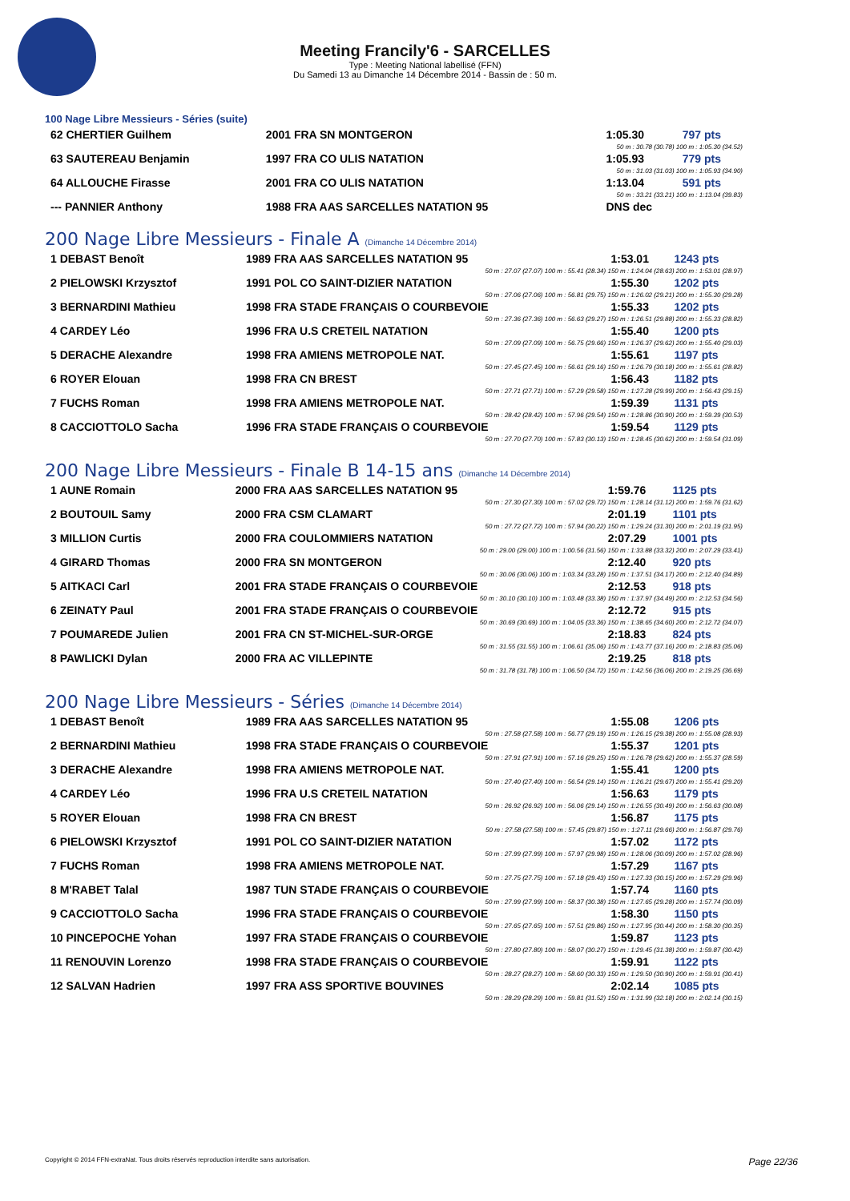Meeting Francily'6 - SARCELLES
Type : Meeting National labellisé (FFN)
Du Samedi 13 au Dimanche 14 Décembre 2014 - Bassin de : 50 m.
100 Nage Libre Messieurs - Séries (suite)
| 62 CHERTIER Guilhem | 2001 FRA SN MONTGERON | 1:05.30 | 797 pts |
| 50 m : 30.78 (30.78) 100 m : 1:05.30 (34.52) | | | |
| 63 SAUTEREAU Benjamin | 1997 FRA CO ULIS NATATION | 1:05.93 | 779 pts |
| 50 m : 31.03 (31.03) 100 m : 1:05.93 (34.90) | | | |
| 64 ALLOUCHE Firasse | 2001 FRA CO ULIS NATATION | 1:13.04 | 591 pts |
| 50 m : 33.21 (33.21) 100 m : 1:13.04 (39.83) | | | |
| --- PANNIER Anthony | 1988 FRA AAS SARCELLES NATATION 95 | DNS dec | |
200 Nage Libre Messieurs - Finale A (Dimanche 14 Décembre 2014)
| 1 DEBAST Benoît | 1989 FRA AAS SARCELLES NATATION 95 | 1:53.01 | 1243 pts |
| 50 m : 27.07 (27.07) 100 m : 55.41 (28.34) 150 m : 1:24.04 (28.63) 200 m : 1:53.01 (28.97) | | | |
| 2 PIELOWSKI Krzysztof | 1991 POL CO SAINT-DIZIER NATATION | 1:55.30 | 1202 pts |
| 50 m : 27.06 (27.06) 100 m : 56.81 (29.75) 150 m : 1:26.02 (29.21) 200 m : 1:55.30 (29.28) | | | |
| 3 BERNARDINI Mathieu | 1998 FRA STADE FRANÇAIS O COURBEVOIE | 1:55.33 | 1202 pts |
| 50 m : 27.36 (27.36) 100 m : 56.63 (29.27) 150 m : 1:26.51 (29.88) 200 m : 1:55.33 (28.82) | | | |
| 4 CARDEY Léo | 1996 FRA U.S CRETEIL NATATION | 1:55.40 | 1200 pts |
| 50 m : 27.09 (27.09) 100 m : 56.75 (29.66) 150 m : 1:26.37 (29.62) 200 m : 1:55.40 (29.03) | | | |
| 5 DERACHE Alexandre | 1998 FRA AMIENS METROPOLE NAT. | 1:55.61 | 1197 pts |
| 50 m : 27.45 (27.45) 100 m : 56.61 (29.16) 150 m : 1:26.79 (30.18) 200 m : 1:55.61 (28.82) | | | |
| 6 ROYER Elouan | 1998 FRA CN BREST | 1:56.43 | 1182 pts |
| 50 m : 27.71 (27.71) 100 m : 57.29 (29.58) 150 m : 1:27.28 (29.99) 200 m : 1:56.43 (29.15) | | | |
| 7 FUCHS Roman | 1998 FRA AMIENS METROPOLE NAT. | 1:59.39 | 1131 pts |
| 50 m : 28.42 (28.42) 100 m : 57.96 (29.54) 150 m : 1:28.86 (30.90) 200 m : 1:59.39 (30.53) | | | |
| 8 CACCIOTTOLO Sacha | 1996 FRA STADE FRANÇAIS O COURBEVOIE | 1:59.54 | 1129 pts |
| 50 m : 27.70 (27.70) 100 m : 57.83 (30.13) 150 m : 1:28.45 (30.62) 200 m : 1:59.54 (31.09) | | | |
200 Nage Libre Messieurs - Finale B 14-15 ans (Dimanche 14 Décembre 2014)
| 1 AUNE Romain | 2000 FRA AAS SARCELLES NATATION 95 | 1:59.76 | 1125 pts |
| 50 m : 27.30 (27.30) 100 m : 57.02 (29.72) 150 m : 1:28.14 (31.12) 200 m : 1:59.76 (31.62) | | | |
| 2 BOUTOUIL Samy | 2000 FRA CSM CLAMART | 2:01.19 | 1101 pts |
| 50 m : 27.72 (27.72) 100 m : 57.94 (30.22) 150 m : 1:29.24 (31.30) 200 m : 2:01.19 (31.95) | | | |
| 3 MILLION Curtis | 2000 FRA COULOMMIERS NATATION | 2:07.29 | 1001 pts |
| 50 m : 29.00 (29.00) 100 m : 1:00.56 (31.56) 150 m : 1:33.88 (33.32) 200 m : 2:07.29 (33.41) | | | |
| 4 GIRARD Thomas | 2000 FRA SN MONTGERON | 2:12.40 | 920 pts |
| 50 m : 30.06 (30.06) 100 m : 1:03.34 (33.28) 150 m : 1:37.51 (34.17) 200 m : 2:12.40 (34.89) | | | |
| 5 AITKACI Carl | 2001 FRA STADE FRANÇAIS O COURBEVOIE | 2:12.53 | 918 pts |
| 50 m : 30.10 (30.10) 100 m : 1:03.48 (33.38) 150 m : 1:37.97 (34.49) 200 m : 2:12.53 (34.56) | | | |
| 6 ZEINATY Paul | 2001 FRA STADE FRANÇAIS O COURBEVOIE | 2:12.72 | 915 pts |
| 50 m : 30.69 (30.69) 100 m : 1:04.05 (33.36) 150 m : 1:38.65 (34.60) 200 m : 2:12.72 (34.07) | | | |
| 7 POUMAREDE Julien | 2001 FRA CN ST-MICHEL-SUR-ORGE | 2:18.83 | 824 pts |
| 50 m : 31.55 (31.55) 100 m : 1:06.61 (35.06) 150 m : 1:43.77 (37.16) 200 m : 2:18.83 (35.06) | | | |
| 8 PAWLICKI Dylan | 2000 FRA AC VILLEPINTE | 2:19.25 | 818 pts |
| 50 m : 31.78 (31.78) 100 m : 1:06.50 (34.72) 150 m : 1:42.56 (36.06) 200 m : 2:19.25 (36.69) | | | |
200 Nage Libre Messieurs - Séries (Dimanche 14 Décembre 2014)
| 1 DEBAST Benoît | 1989 FRA AAS SARCELLES NATATION 95 | 1:55.08 | 1206 pts |
| 50 m : 27.58 (27.58) 100 m : 56.77 (29.19) 150 m : 1:26.15 (29.38) 200 m : 1:55.08 (28.93) | | | |
| 2 BERNARDINI Mathieu | 1998 FRA STADE FRANÇAIS O COURBEVOIE | 1:55.37 | 1201 pts |
| 50 m : 27.91 (27.91) 100 m : 57.16 (29.25) 150 m : 1:26.78 (29.62) 200 m : 1:55.37 (28.59) | | | |
| 3 DERACHE Alexandre | 1998 FRA AMIENS METROPOLE NAT. | 1:55.41 | 1200 pts |
| 50 m : 27.40 (27.40) 100 m : 56.54 (29.14) 150 m : 1:26.21 (29.67) 200 m : 1:55.41 (29.20) | | | |
| 4 CARDEY Léo | 1996 FRA U.S CRETEIL NATATION | 1:56.63 | 1179 pts |
| 50 m : 26.92 (26.92) 100 m : 56.06 (29.14) 150 m : 1:26.55 (30.49) 200 m : 1:56.63 (30.08) | | | |
| 5 ROYER Elouan | 1998 FRA CN BREST | 1:56.87 | 1175 pts |
| 50 m : 27.58 (27.58) 100 m : 57.45 (29.87) 150 m : 1:27.11 (29.66) 200 m : 1:56.87 (29.76) | | | |
| 6 PIELOWSKI Krzysztof | 1991 POL CO SAINT-DIZIER NATATION | 1:57.02 | 1172 pts |
| 50 m : 27.99 (27.99) 100 m : 57.97 (29.98) 150 m : 1:28.06 (30.09) 200 m : 1:57.02 (28.96) | | | |
| 7 FUCHS Roman | 1998 FRA AMIENS METROPOLE NAT. | 1:57.29 | 1167 pts |
| 50 m : 27.75 (27.75) 100 m : 57.18 (29.43) 150 m : 1:27.33 (30.15) 200 m : 1:57.29 (29.96) | | | |
| 8 M'RABET Talal | 1987 TUN STADE FRANÇAIS O COURBEVOIE | 1:57.74 | 1160 pts |
| 50 m : 27.99 (27.99) 100 m : 58.37 (30.38) 150 m : 1:27.65 (29.28) 200 m : 1:57.74 (30.09) | | | |
| 9 CACCIOTTOLO Sacha | 1996 FRA STADE FRANÇAIS O COURBEVOIE | 1:58.30 | 1150 pts |
| 50 m : 27.65 (27.65) 100 m : 57.51 (29.86) 150 m : 1:27.95 (30.44) 200 m : 1:58.30 (30.35) | | | |
| 10 PINCEPOCHE Yohan | 1997 FRA STADE FRANÇAIS O COURBEVOIE | 1:59.87 | 1123 pts |
| 50 m : 27.80 (27.80) 100 m : 58.07 (30.27) 150 m : 1:29.45 (31.38) 200 m : 1:59.87 (30.42) | | | |
| 11 RENOUVIN Lorenzo | 1998 FRA STADE FRANÇAIS O COURBEVOIE | 1:59.91 | 1122 pts |
| 50 m : 28.27 (28.27) 100 m : 58.60 (30.33) 150 m : 1:29.50 (30.90) 200 m : 1:59.91 (30.41) | | | |
| 12 SALVAN Hadrien | 1997 FRA ASS SPORTIVE BOUVINES | 2:02.14 | 1085 pts |
| 50 m : 28.29 (28.29) 100 m : 59.81 (31.52) 150 m : 1:31.99 (32.18) 200 m : 2:02.14 (30.15) | | | |
Copyright © 2014 FFN-extraNat. Tous droits réservés reproduction interdite sans autorisation. Page 22/36